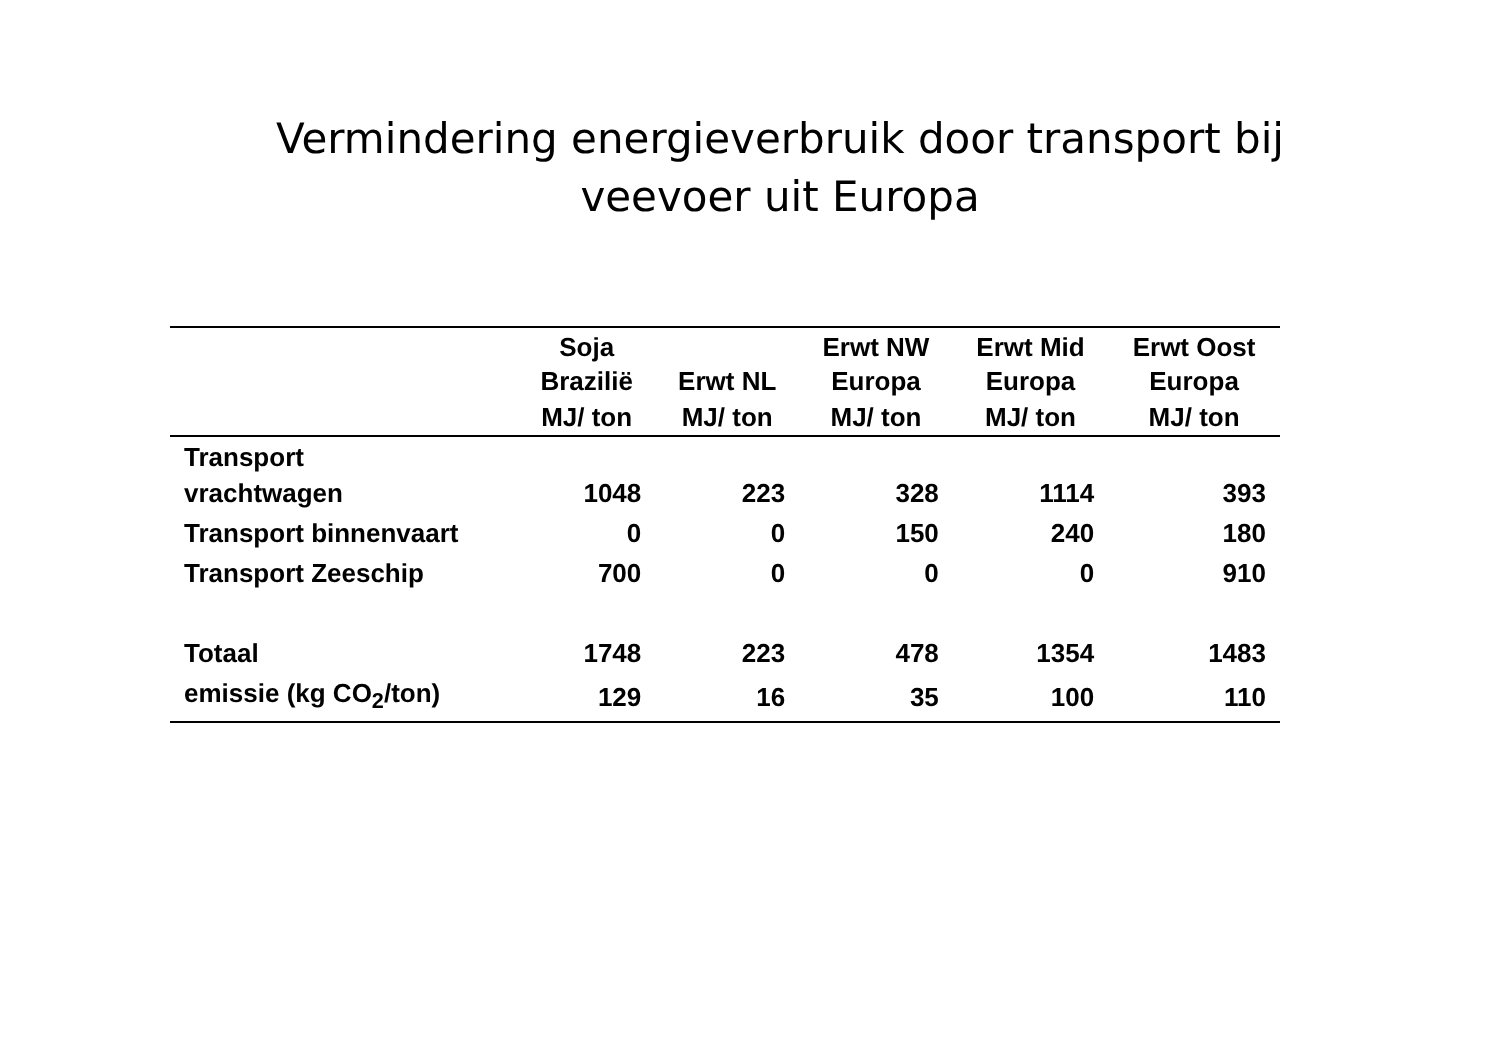Vermindering energieverbruik door transport bij
veevoer uit Europa
| | Soja Brazilië | Erwt NL | Erwt NW Europa | Erwt Mid Europa | Erwt Oost Europa |
| --- | --- | --- | --- | --- | --- |
| | MJ/ ton | MJ/ ton | MJ/ ton | MJ/ ton | MJ/ ton |
| Transport vrachtwagen | 1048 | 223 | 328 | 1114 | 393 |
| Transport binnenvaart | 0 | 0 | 150 | 240 | 180 |
| Transport Zeeschip | 700 | 0 | 0 | 0 | 910 |
| Totaal | 1748 | 223 | 478 | 1354 | 1483 |
| emissie (kg CO<sub>2</sub>/ton) | 129 | 16 | 35 | 100 | 110 |